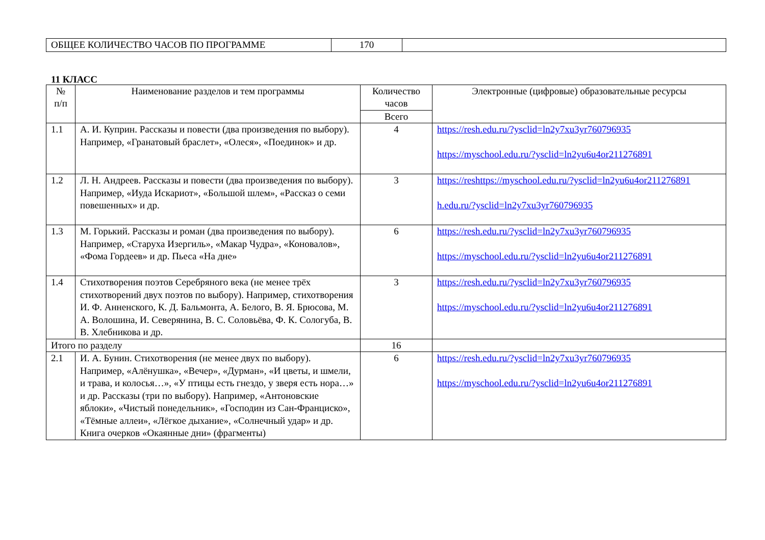| ОБЩЕЕ КОЛИЧЕСТВО ЧАСОВ ПО ПРОГРАММЕ | 170 | |
11 КЛАСС
| № п/п | Наименование разделов и тем программы | Количество часов | Электронные (цифровые) образовательные ресурсы |
| --- | --- | --- | --- |
| | | Всего | |
| 1.1 | А. И. Куприн. Рассказы и повести (два произведения по выбору). Например, «Гранатовый браслет», «Олеся», «Поединок» и др. | 4 | https://resh.edu.ru/?ysclid=ln2y7xu3yr760796935 https://myschool.edu.ru/?ysclid=ln2yu6u4or211276891 |
| 1.2 | Л. Н. Андреев. Рассказы и повести (два произведения по выбору). Например, «Иуда Искариот», «Большой шлем», «Рассказ о семи повешенных» и др. | 3 | https://reshttps://myschool.edu.ru/?ysclid=ln2yu6u4or211276891 h.edu.ru/?ysclid=ln2y7xu3yr760796935 |
| 1.3 | М. Горький. Рассказы и роман (два произведения по выбору). Например, «Старуха Изергиль», «Макар Чудра», «Коновалов», «Фома Гордеев» и др. Пьеса «На дне» | 6 | https://resh.edu.ru/?ysclid=ln2y7xu3yr760796935 https://myschool.edu.ru/?ysclid=ln2yu6u4or211276891 |
| 1.4 | Стихотворения поэтов Серебряного века (не менее трёх стихотворений двух поэтов по выбору). Например, стихотворения И. Ф. Анненского, К. Д. Бальмонта, А. Белого, В. Я. Брюсова, М. А. Волошина, И. Северянина, В. С. Соловьёва, Ф. К. Сологуба, В. В. Хлебникова и др. | 3 | https://resh.edu.ru/?ysclid=ln2y7xu3yr760796935 https://myschool.edu.ru/?ysclid=ln2yu6u4or211276891 |
| Итого по разделу | | 16 | |
| 2.1 | И. А. Бунин. Стихотворения (не менее двух по выбору). Например, «Алёнушка», «Вечер», «Дурман», «И цветы, и шмели, и трава, и колосья…», «У птицы есть гнездо, у зверя есть нора…» и др. Рассказы (три по выбору). Например, «Антоновские яблоки», «Чистый понедельник», «Господин из Сан-Франциско», «Тёмные аллеи», «Лёгкое дыхание», «Солнечный удар» и др. Книга очерков «Окаянные дни» (фрагменты) | 6 | https://resh.edu.ru/?ysclid=ln2y7xu3yr760796935 https://myschool.edu.ru/?ysclid=ln2yu6u4or211276891 |